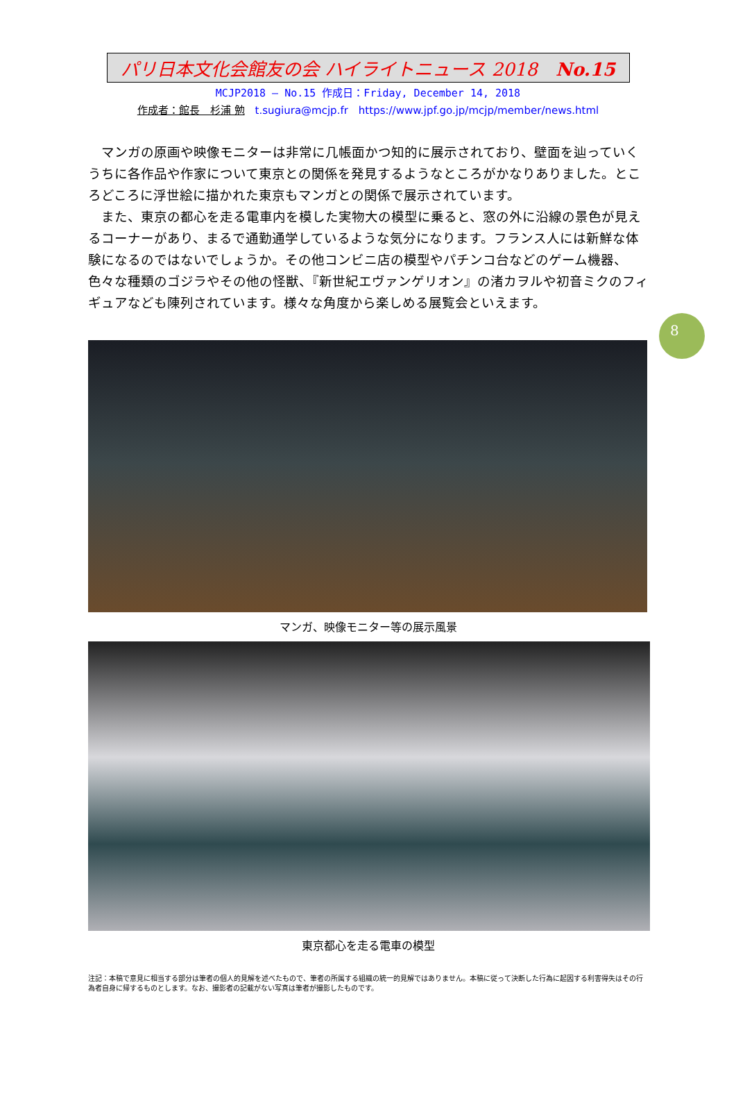パリ日本文化会館友の会 ハイライトニュース 2018　No.15
MCJP2018 — No.15 作成日：Friday, December 14, 2018
作成者：館長　杉浦 勉　t.sugiura@mcjp.fr　https://www.jpf.go.jp/mcjp/member/news.html
マンガの原画や映像モニターは非常に几帳面かつ知的に展示されており、壁面を辿っていくうちに各作品や作家について東京との関係を発見するようなところがかなりありました。ところどころに浮世絵に描かれた東京もマンガとの関係で展示されています。
また、東京の都心を走る電車内を模した実物大の模型に乗ると、窓の外に沿線の景色が見えるコーナーがあり、まるで通勤通学しているような気分になります。フランス人には新鮮な体験になるのではないでしょうか。その他コンビニ店の模型やパチンコ台などのゲーム機器、色々な種類のゴジラやその他の怪獣、『新世紀エヴァンゲリオン』の渚カヲルや初音ミクのフィギュアなども陳列されています。様々な角度から楽しめる展覧会といえます。
8
マンガ、映像モニター等の展示風景
東京都心を走る電車の模型
注記：本稿で意見に相当する部分は筆者の個人的見解を述べたもので、筆者の所属する組織の統一的見解ではありません。本稿に従って決断した行為に起因する利害得失はその行為者自身に帰するものとします。なお、撮影者の記載がない写真は筆者が撮影したものです。